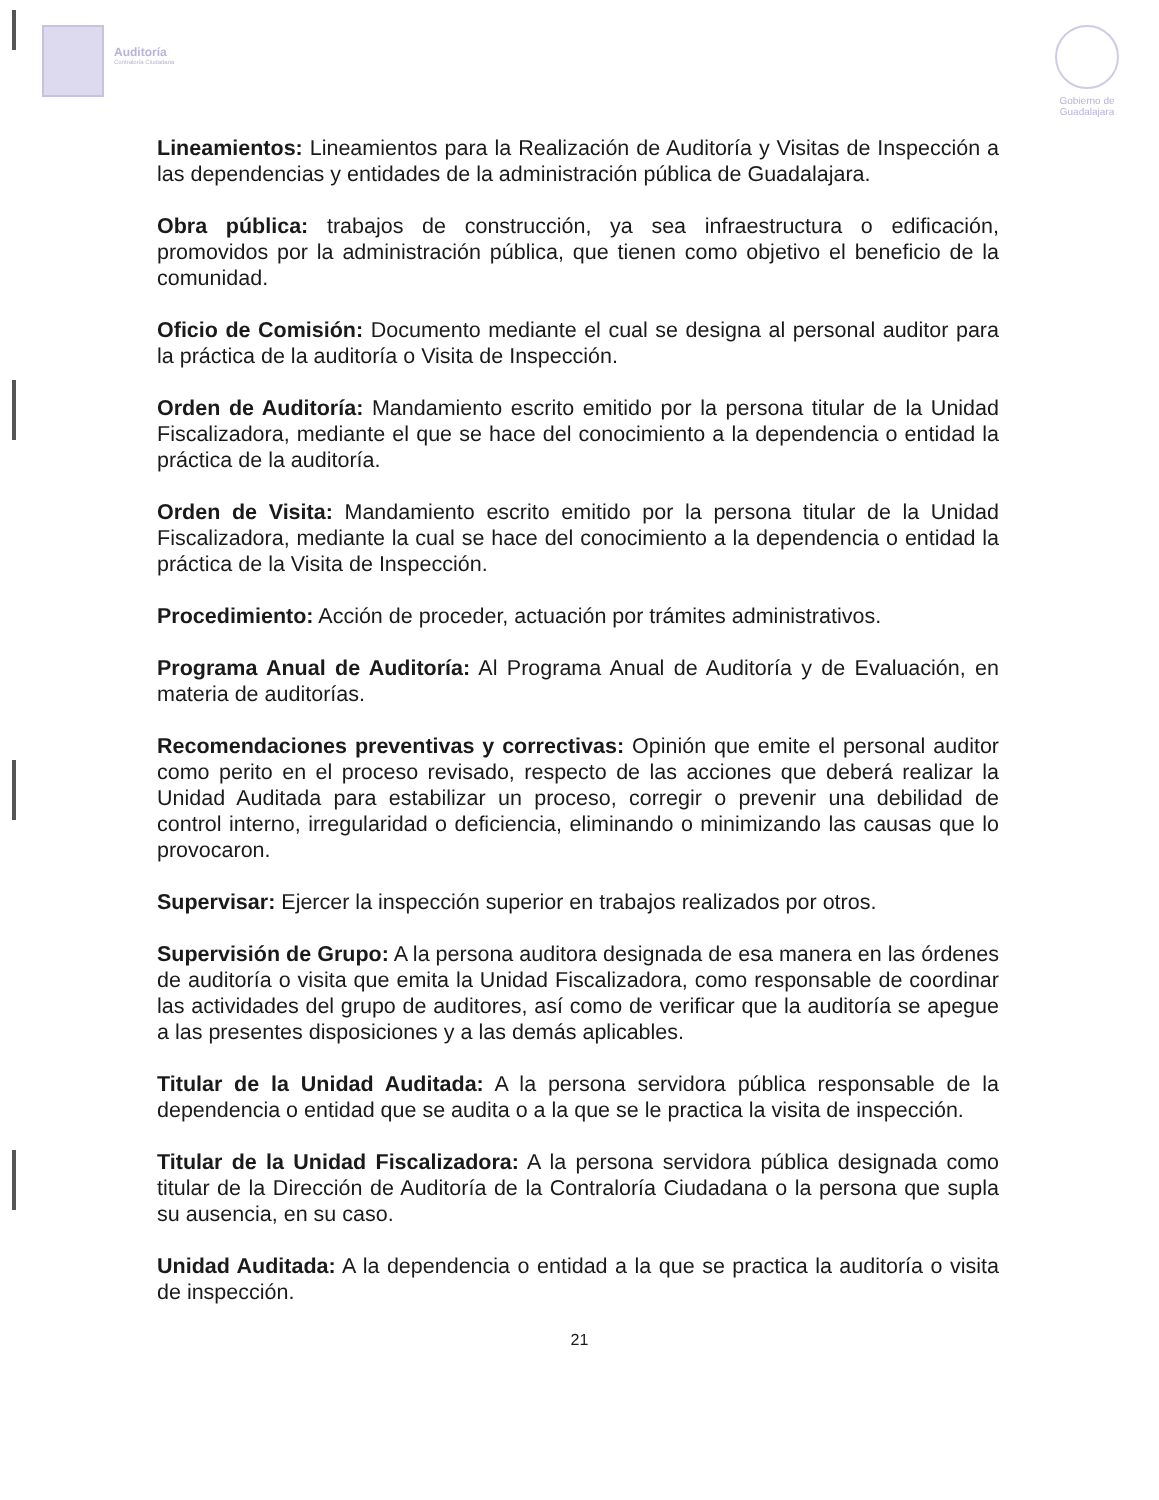Auditoría
Contraloría Ciudadana
Gobierno de
Guadalajara
Lineamientos: Lineamientos para la Realización de Auditoría y Visitas de Inspección a las dependencias y entidades de la administración pública de Guadalajara.
Obra pública: trabajos de construcción, ya sea infraestructura o edificación, promovidos por la administración pública, que tienen como objetivo el beneficio de la comunidad.
Oficio de Comisión: Documento mediante el cual se designa al personal auditor para la práctica de la auditoría o Visita de Inspección.
Orden de Auditoría: Mandamiento escrito emitido por la persona titular de la Unidad Fiscalizadora, mediante el que se hace del conocimiento a la dependencia o entidad la práctica de la auditoría.
Orden de Visita: Mandamiento escrito emitido por la persona titular de la Unidad Fiscalizadora, mediante la cual se hace del conocimiento a la dependencia o entidad la práctica de la Visita de Inspección.
Procedimiento: Acción de proceder, actuación por trámites administrativos.
Programa Anual de Auditoría: Al Programa Anual de Auditoría y de Evaluación, en materia de auditorías.
Recomendaciones preventivas y correctivas: Opinión que emite el personal auditor como perito en el proceso revisado, respecto de las acciones que deberá realizar la Unidad Auditada para estabilizar un proceso, corregir o prevenir una debilidad de control interno, irregularidad o deficiencia, eliminando o minimizando las causas que lo provocaron.
Supervisar: Ejercer la inspección superior en trabajos realizados por otros.
Supervisión de Grupo: A la persona auditora designada de esa manera en las órdenes de auditoría o visita que emita la Unidad Fiscalizadora, como responsable de coordinar las actividades del grupo de auditores, así como de verificar que la auditoría se apegue a las presentes disposiciones y a las demás aplicables.
Titular de la Unidad Auditada: A la persona servidora pública responsable de la dependencia o entidad que se audita o a la que se le practica la visita de inspección.
Titular de la Unidad Fiscalizadora: A la persona servidora pública designada como titular de la Dirección de Auditoría de la Contraloría Ciudadana o la persona que supla su ausencia, en su caso.
Unidad Auditada: A la dependencia o entidad a la que se practica la auditoría o visita de inspección.
21